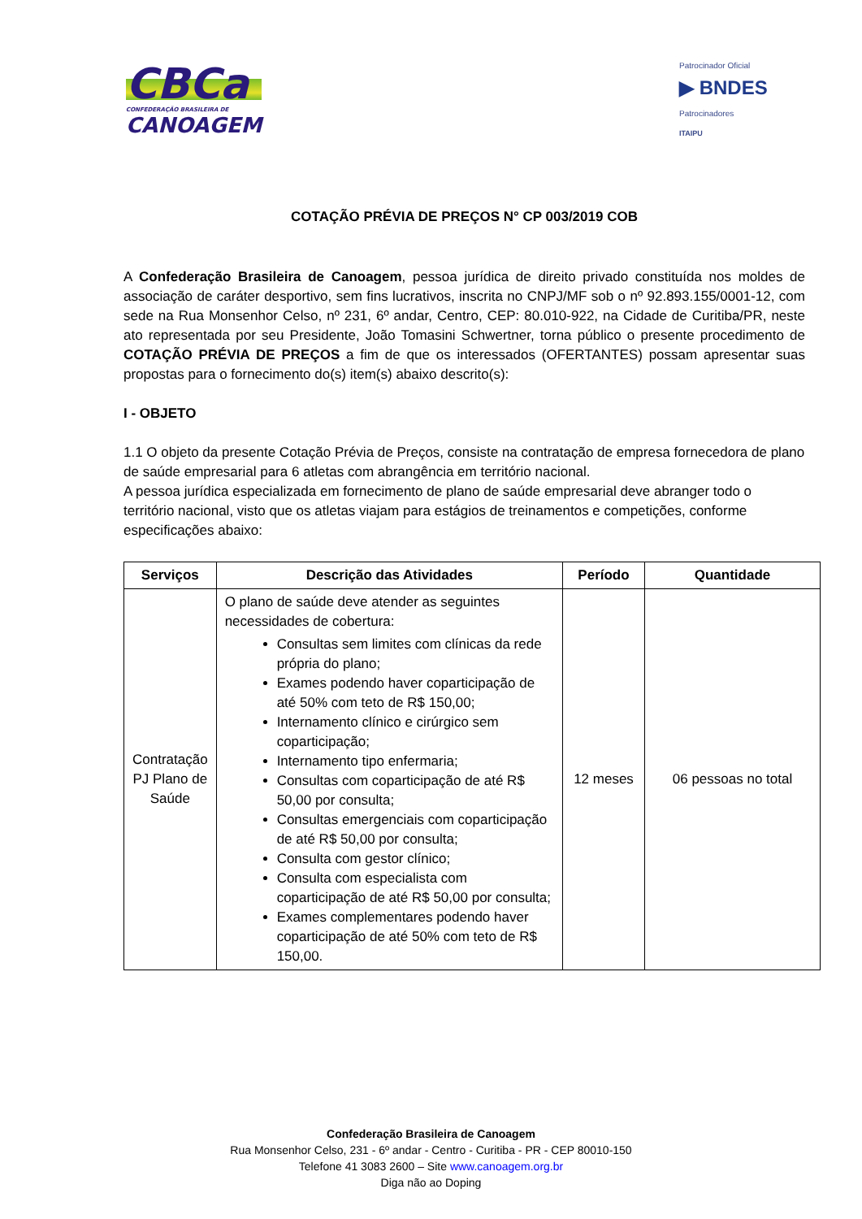CBCa
CONFEDERAÇÃO BRASILEIRA DE
CANOAGEM
Patrocinador Oficial
▶ BNDES
Patrocinadores
ITAIPU
COTAÇÃO PRÉVIA DE PREÇOS N° CP 003/2019 COB
A Confederação Brasileira de Canoagem, pessoa jurídica de direito privado constituída nos moldes de associação de caráter desportivo, sem fins lucrativos, inscrita no CNPJ/MF sob o nº 92.893.155/0001-12, com sede na Rua Monsenhor Celso, nº 231, 6º andar, Centro, CEP: 80.010-922, na Cidade de Curitiba/PR, neste ato representada por seu Presidente, João Tomasini Schwertner, torna público o presente procedimento de COTAÇÃO PRÉVIA DE PREÇOS a fim de que os interessados (OFERTANTES) possam apresentar suas propostas para o fornecimento do(s) item(s) abaixo descrito(s):
I - OBJETO
1.1 O objeto da presente Cotação Prévia de Preços, consiste na contratação de empresa fornecedora de plano de saúde empresarial para 6 atletas com abrangência em território nacional.
A pessoa jurídica especializada em fornecimento de plano de saúde empresarial deve abranger todo o território nacional, visto que os atletas viajam para estágios de treinamentos e competições, conforme especificações abaixo:
| Serviços | Descrição das Atividades | Período | Quantidade |
| --- | --- | --- | --- |
| Contratação PJ Plano de Saúde | O plano de saúde deve atender as seguintes necessidades de cobertura: Consultas sem limites com clínicas da rede própria do plano; Exames podendo haver coparticipação de até 50% com teto de R$ 150,00; Internamento clínico e cirúrgico sem coparticipação; Internamento tipo enfermaria; Consultas com coparticipação de até R$ 50,00 por consulta; Consultas emergenciais com coparticipação de até R$ 50,00 por consulta; Consulta com gestor clínico; Consulta com especialista com coparticipação de até R$ 50,00 por consulta; Exames complementares podendo haver coparticipação de até 50% com teto de R$ 150,00. | 12 meses | 06 pessoas no total |
Confederação Brasileira de Canoagem
Rua Monsenhor Celso, 231 - 6º andar - Centro - Curitiba - PR - CEP 80010-150
Telefone 41 3083 2600 – Site www.canoagem.org.br
Diga não ao Doping